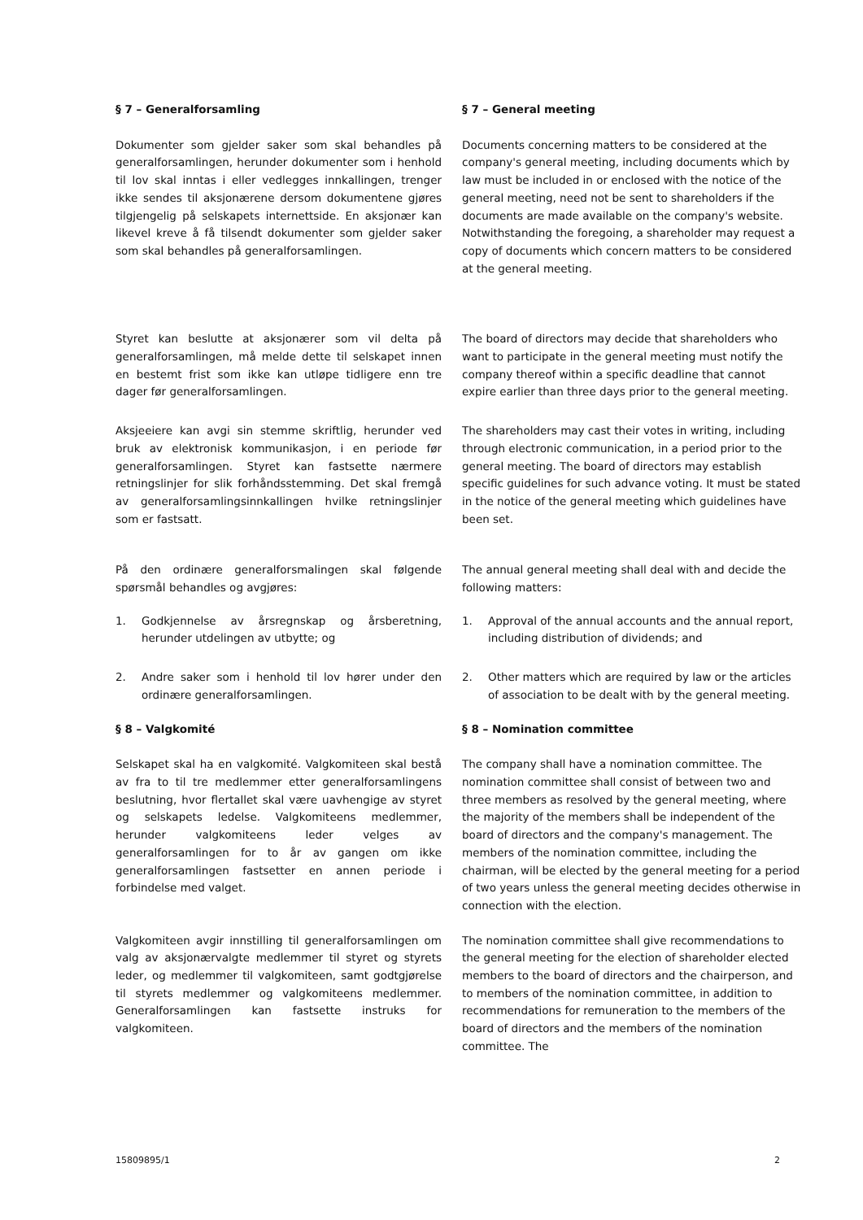§ 7 – Generalforsamling § 7 – General meeting
Dokumenter som gjelder saker som skal behandles på generalforsamlingen, herunder dokumenter som i henhold til lov skal inntas i eller vedlegges innkallingen, trenger ikke sendes til aksjonærene dersom dokumentene gjøres tilgjengelig på selskapets internettside. En aksjonær kan likevel kreve å få tilsendt dokumenter som gjelder saker som skal behandles på generalforsamlingen.
Documents concerning matters to be considered at the company's general meeting, including documents which by law must be included in or enclosed with the notice of the general meeting, need not be sent to shareholders if the documents are made available on the company's website. Notwithstanding the foregoing, a shareholder may request a copy of documents which concern matters to be considered at the general meeting.
Styret kan beslutte at aksjonærer som vil delta på generalforsamlingen, må melde dette til selskapet innen en bestemt frist som ikke kan utløpe tidligere enn tre dager før generalforsamlingen.
The board of directors may decide that shareholders who want to participate in the general meeting must notify the company thereof within a specific deadline that cannot expire earlier than three days prior to the general meeting.
Aksjeeiere kan avgi sin stemme skriftlig, herunder ved bruk av elektronisk kommunikasjon, i en periode før generalforsamlingen. Styret kan fastsette nærmere retningslinjer for slik forhåndsstemming. Det skal fremgå av generalforsamlingsinnkallingen hvilke retningslinjer som er fastsatt.
The shareholders may cast their votes in writing, including through electronic communication, in a period prior to the general meeting. The board of directors may establish specific guidelines for such advance voting. It must be stated in the notice of the general meeting which guidelines have been set.
På den ordinære generalforsmalingen skal følgende spørsmål behandles og avgjøres:
The annual general meeting shall deal with and decide the following matters:
1. Godkjennelse av årsregnskap og årsberetning, herunder utdelingen av utbytte; og
1. Approval of the annual accounts and the annual report, including distribution of dividends; and
2. Andre saker som i henhold til lov hører under den ordinære generalforsamlingen.
2. Other matters which are required by law or the articles of association to be dealt with by the general meeting.
§ 8 – Valgkomité § 8 – Nomination committee
Selskapet skal ha en valgkomité. Valgkomiteen skal bestå av fra to til tre medlemmer etter generalforsamlingens beslutning, hvor flertallet skal være uavhengige av styret og selskapets ledelse. Valgkomiteens medlemmer, herunder valgkomiteens leder velges av generalforsamlingen for to år av gangen om ikke generalforsamlingen fastsetter en annen periode i forbindelse med valget.
The company shall have a nomination committee. The nomination committee shall consist of between two and three members as resolved by the general meeting, where the majority of the members shall be independent of the board of directors and the company's management. The members of the nomination committee, including the chairman, will be elected by the general meeting for a period of two years unless the general meeting decides otherwise in connection with the election.
Valgkomiteen avgir innstilling til generalforsamlingen om valg av aksjonærvalgte medlemmer til styret og styrets leder, og medlemmer til valgkomiteen, samt godtgjørelse til styrets medlemmer og valgkomiteens medlemmer. Generalforsamlingen kan fastsette instruks for valgkomiteen.
The nomination committee shall give recommendations to the general meeting for the election of shareholder elected members to the board of directors and the chairperson, and to members of the nomination committee, in addition to recommendations for remuneration to the members of the board of directors and the members of the nomination committee. The
15809895/1 2